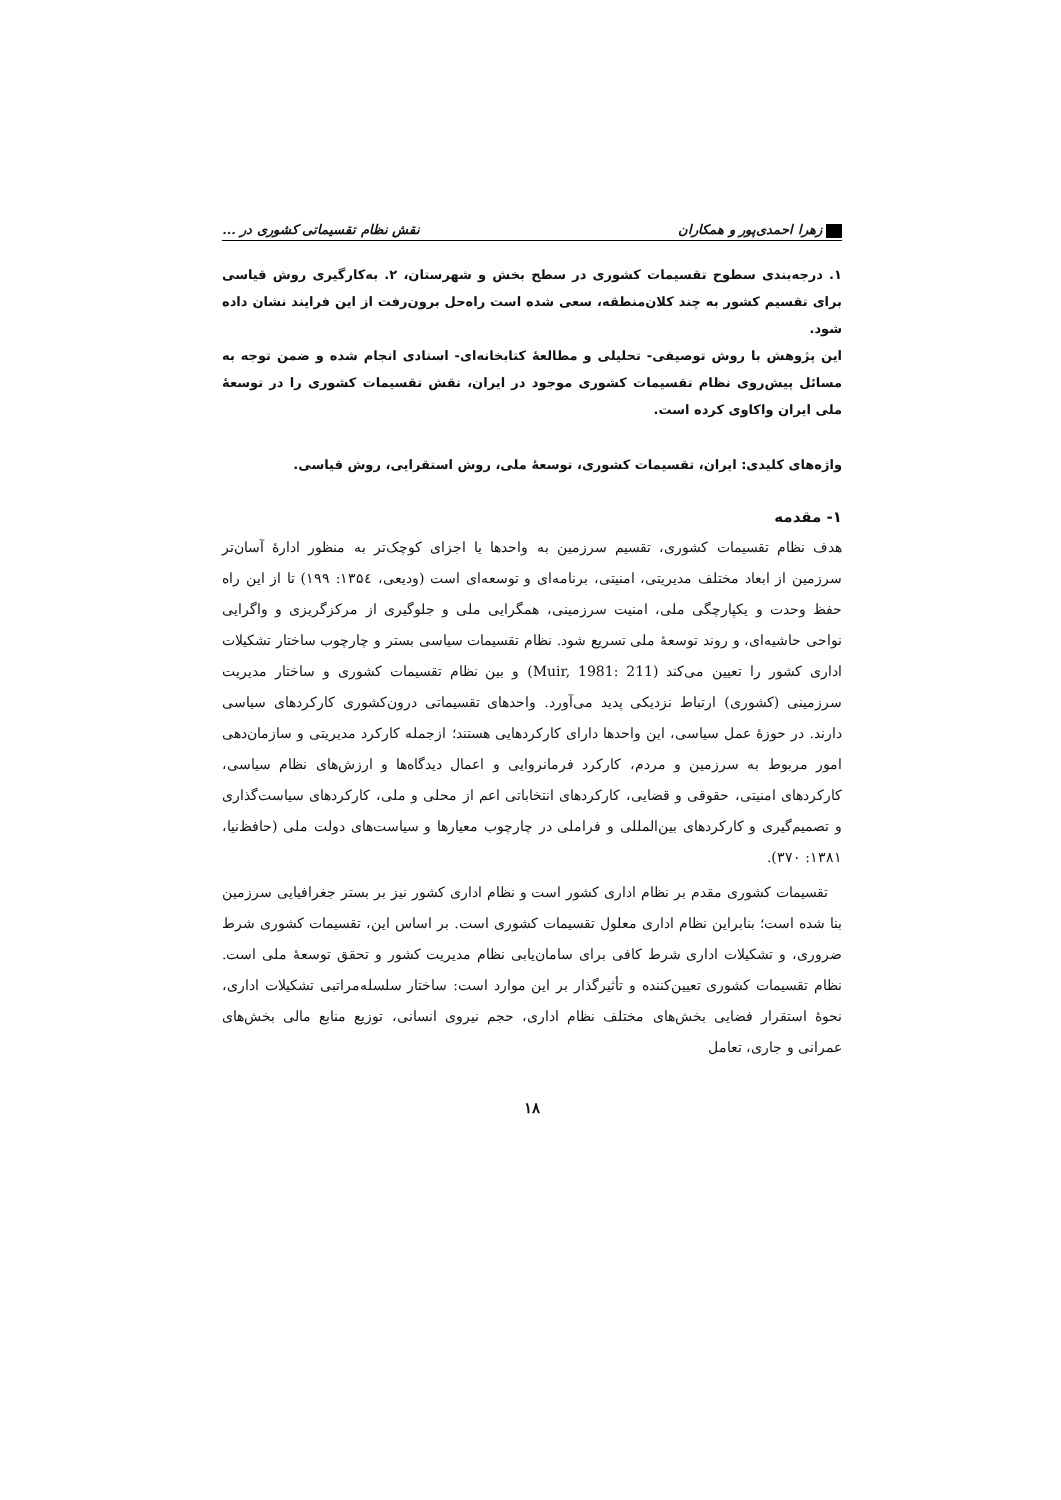زهرا احمدی‌پور و همکاران نقش نظام تقسیماتی کشوری در ...
۱. درجه‌بندی سطوح تقسیمات کشوری در سطح بخش و شهرستان، ۲. به‌کارگیری روش قیاسی برای تقسیم کشور به چند کلان‌منطقه، سعی شده است راه‌حل برون‌رفت از این فرایند نشان داده شود.
این پژوهش با روش توصیفی- تحلیلی و مطالعهٔ کتابخانه‌ای- اسنادی انجام شده و ضمن توجه به مسائل پیش‌روی نظام تقسیمات کشوری موجود در ایران، نقش تقسیمات کشوری را در توسعهٔ ملی ایران واکاوی کرده است.
واژه‌های کلیدی: ایران، تقسیمات کشوری، توسعهٔ ملی، روش استقرایی، روش قیاسی.
۱- مقدمه
هدف نظام تقسیمات کشوری، تقسیم سرزمین به واحدها یا اجزای کوچک‌تر به منظور ادارهٔ آسان‌تر سرزمین از ابعاد مختلف مدیریتی، امنیتی، برنامه‌ای و توسعه‌ای است (ودیعی، ۱۳۵٤: ۱۹۹) تا از این راه حفظ وحدت و یکپارچگی ملی، امنیت سرزمینی، همگرایی ملی و جلوگیری از مرکزگریزی و واگرایی نواحی حاشیه‌ای، و روند توسعهٔ ملی تسریع شود. نظام تقسیمات سیاسی بستر و چارچوب ساختار تشکیلات اداری کشور را تعیین می‌کند (Muir, 1981: 211) و بین نظام تقسیمات کشوری و ساختار مدیریت سرزمینی (کشوری) ارتباط نزدیکی پدید می‌آورد. واحدهای تقسیماتی درون‌کشوری کارکردهای سیاسی دارند. در حوزهٔ عمل سیاسی، این واحدها دارای کارکردهایی هستند؛ ازجمله کارکرد مدیریتی و سازمان‌دهی امور مربوط به سرزمین و مردم، کارکرد فرمانروایی و اعمال دیدگاه‌ها و ارزش‌های نظام سیاسی، کارکردهای امنیتی، حقوقی و قضایی، کارکردهای انتخاباتی اعم از محلی و ملی، کارکردهای سیاست‌گذاری و تصمیم‌گیری و کارکردهای بین‌المللی و فراملی در چارچوب معیارها و سیاست‌های دولت ملی (حافظ‌نیا، ۱۳۸۱: ۳۷۰).
تقسیمات کشوری مقدم بر نظام اداری کشور است و نظام اداری کشور نیز بر بستر جغرافیایی سرزمین بنا شده است؛ بنابراین نظام اداری معلول تقسیمات کشوری است. بر اساس این، تقسیمات کشوری شرط ضروری، و تشکیلات اداری شرط کافی برای سامان‌یابی نظام مدیریت کشور و تحقق توسعهٔ ملی است. نظام تقسیمات کشوری تعیین‌کننده و تأثیرگذار بر این موارد است: ساختار سلسله‌مراتبی تشکیلات اداری، نحوهٔ استقرار فضایی بخش‌های مختلف نظام اداری، حجم نیروی انسانی، توزیع منابع مالی بخش‌های عمرانی و جاری، تعامل
۱۸